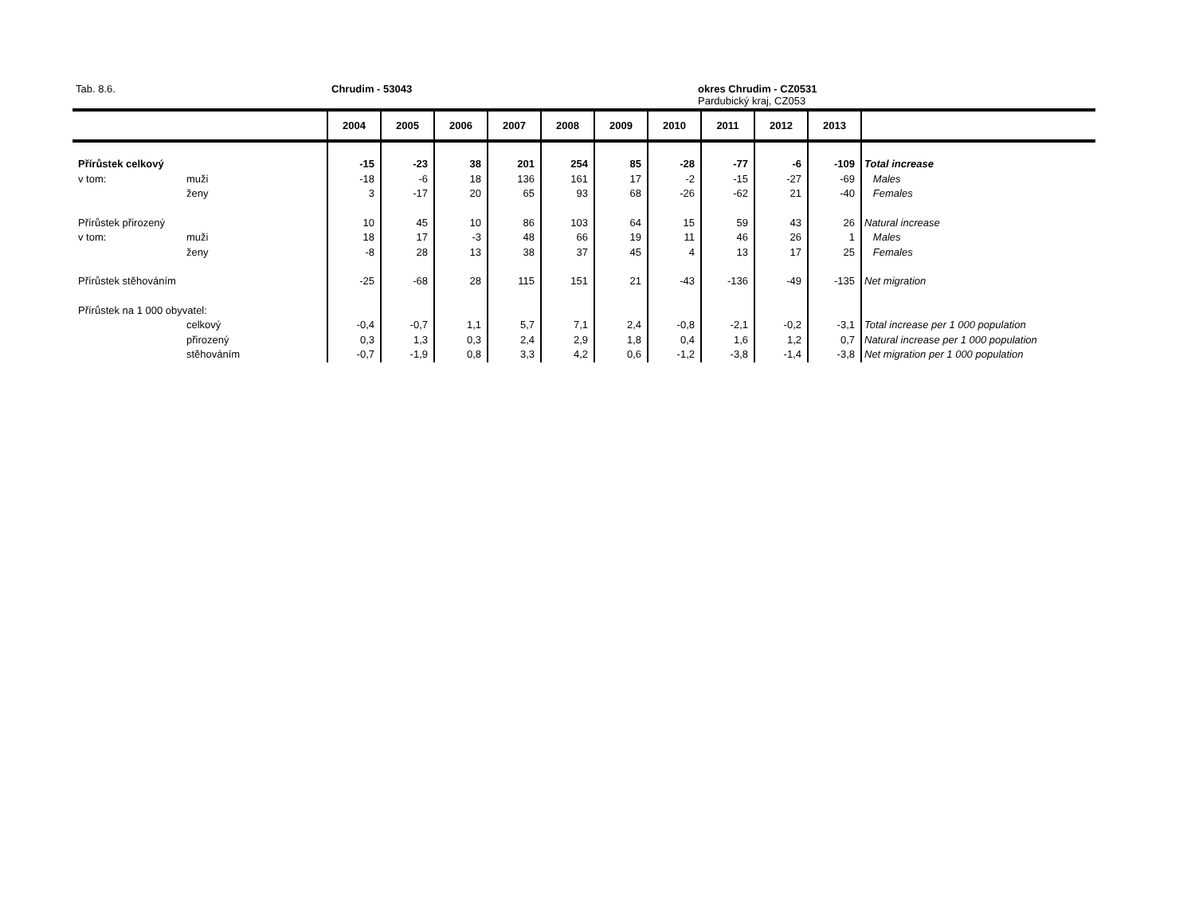Tab. 8.6. Chrudim - 53043
okres Chrudim - CZ0531
Pardubický kraj, CZ053
| | | 2004 | 2005 | 2006 | 2007 | 2008 | 2009 | 2010 | 2011 | 2012 | 2013 | |
| --- | --- | --- | --- | --- | --- | --- | --- | --- | --- | --- | --- | --- |
| Přírůstek celkový | | -15 | -23 | 38 | 201 | 254 | 85 | -28 | -77 | -6 | -109 | Total increase |
| v tom: | muži | -18 | -6 | 18 | 136 | 161 | 17 | -2 | -15 | -27 | -69 | Males |
| | ženy | 3 | -17 | 20 | 65 | 93 | 68 | -26 | -62 | 21 | -40 | Females |
| Přírůstek přirozený | | 10 | 45 | 10 | 86 | 103 | 64 | 15 | 59 | 43 | 26 | Natural increase |
| v tom: | muži | 18 | 17 | -3 | 48 | 66 | 19 | 11 | 46 | 26 | 1 | Males |
| | ženy | -8 | 28 | 13 | 38 | 37 | 45 | 4 | 13 | 17 | 25 | Females |
| Přírůstek stěhováním | | -25 | -68 | 28 | 115 | 151 | 21 | -43 | -136 | -49 | -135 | Net migration |
| Přírůstek na 1 000 obyvatel: | | | | | | | | | | | | |
| | celkový | -0,4 | -0,7 | 1,1 | 5,7 | 7,1 | 2,4 | -0,8 | -2,1 | -0,2 | -3,1 | Total increase per 1 000 population |
| | přirozený | 0,3 | 1,3 | 0,3 | 2,4 | 2,9 | 1,8 | 0,4 | 1,6 | 1,2 | 0,7 | Natural increase per 1 000 population |
| | stěhováním | -0,7 | -1,9 | 0,8 | 3,3 | 4,2 | 0,6 | -1,2 | -3,8 | -1,4 | -3,8 | Net migration per 1 000 population |